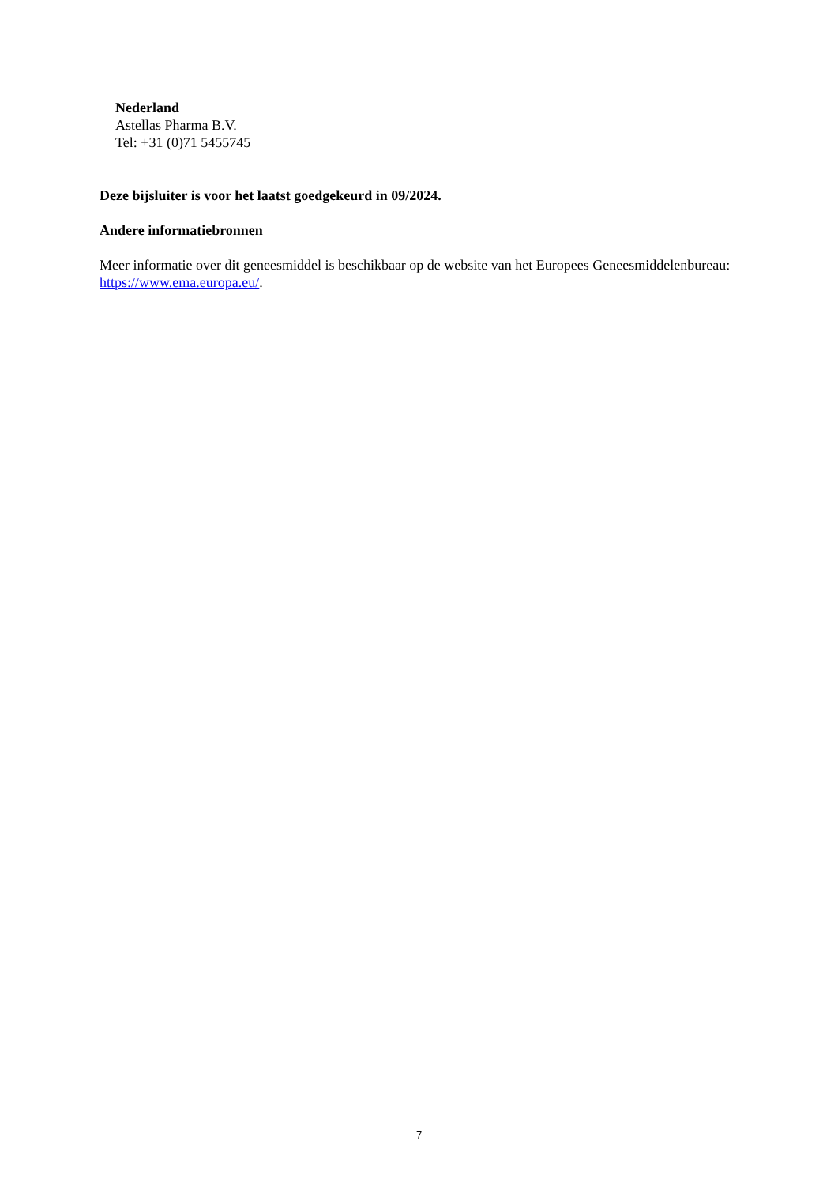Nederland
Astellas Pharma B.V.
Tel: +31 (0)71 5455745
Deze bijsluiter is voor het laatst goedgekeurd in 09/2024.
Andere informatiebronnen
Meer informatie over dit geneesmiddel is beschikbaar op de website van het Europees Geneesmiddelenbureau: https://www.ema.europa.eu/.
7